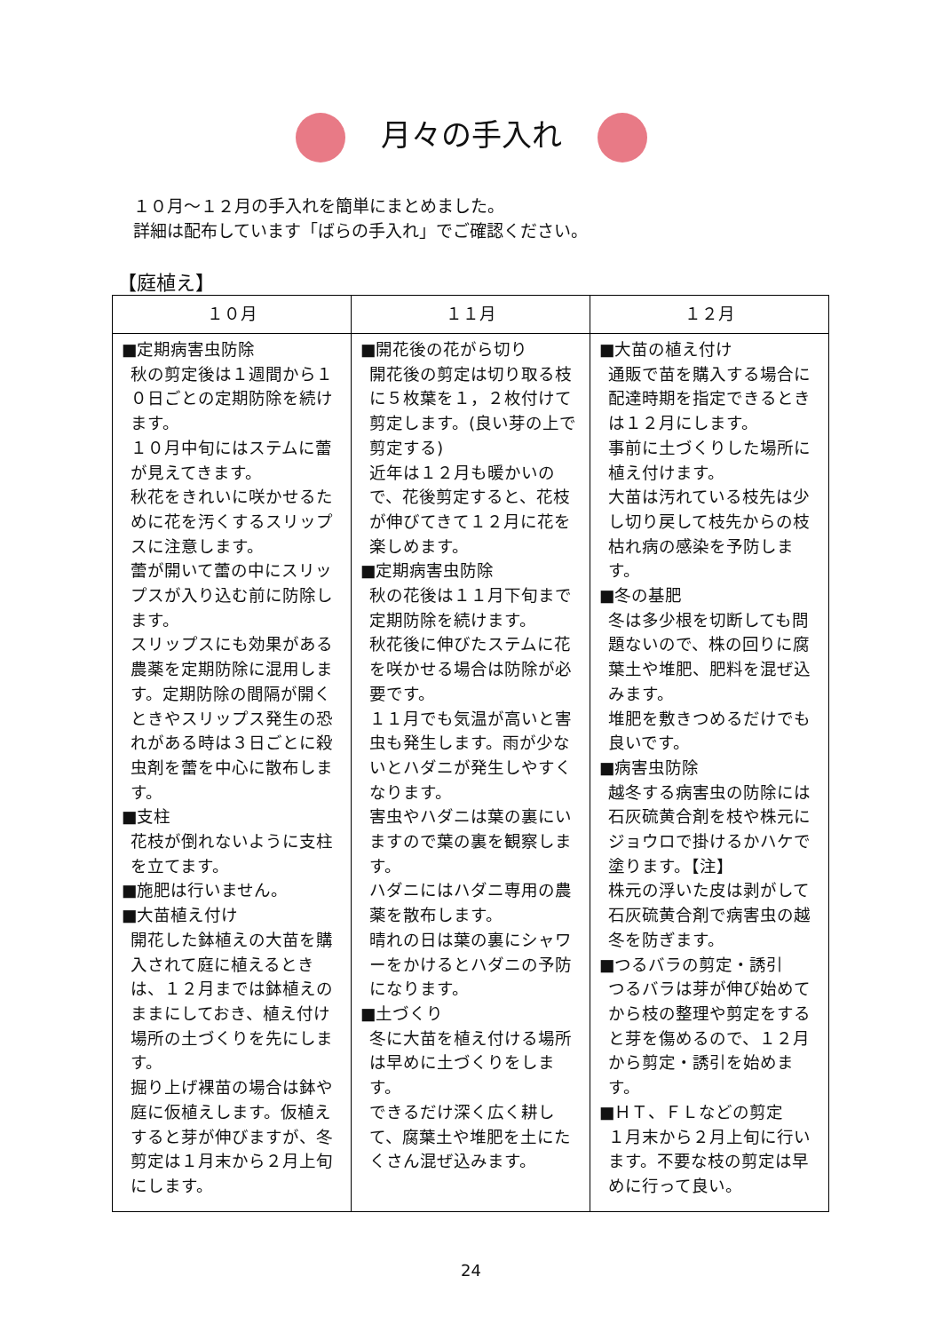月々の手入れ
１０月～１２月の手入れを簡単にまとめました。
詳細は配布しています「ばらの手入れ」でご確認ください。
【庭植え】
| １０月 | １１月 | １２月 |
| --- | --- | --- |
| ■定期病害虫防除 秋の剪定後は１週間から１０日ごとの定期防除を続けます。 １０月中旬にはステムに蕾が見えてきます。 秋花をきれいに咲かせるために花を汚くするスリップスに注意します。 蕾が開いて蕾の中にスリップスが入り込む前に防除します。 スリップスにも効果がある農薬を定期防除に混用します。定期防除の間隔が開くときやスリップス発生の恐れがある時は３日ごとに殺虫剤を蕾を中心に散布します。 ■支柱 花枝が倒れないように支柱を立てます。 ■施肥は行いません。 ■大苗植え付け 開花した鉢植えの大苗を購入されて庭に植えるときは、１２月までは鉢植えのままにしておき、植え付け場所の土づくりを先にします。 掘り上げ裸苗の場合は鉢や庭に仮植えします。仮植えすると芽が伸びますが、冬剪定は１月末から２月上旬にします。 | ■開花後の花がら切り 開花後の剪定は切り取る枝に５枚葉を１，２枚付けて剪定します。(良い芽の上で剪定する) 近年は１２月も暖かいので、花後剪定すると、花枝が伸びてきて１２月に花を楽しめます。 ■定期病害虫防除 秋の花後は１１月下旬まで定期防除を続けます。 秋花後に伸びたステムに花を咲かせる場合は防除が必要です。 １１月でも気温が高いと害虫も発生します。雨が少ないとハダニが発生しやすくなります。 害虫やハダニは葉の裏にいますので葉の裏を観察します。 ハダニにはハダニ専用の農薬を散布します。 晴れの日は葉の裏にシャワーをかけるとハダニの予防になります。 ■土づくり 冬に大苗を植え付ける場所は早めに土づくりをします。 できるだけ深く広く耕して、腐葉土や堆肥を土にたくさん混ぜ込みます。 | ■大苗の植え付け 通販で苗を購入する場合に配達時期を指定できるときは１２月にします。 事前に土づくりした場所に植え付けます。 大苗は汚れている枝先は少し切り戻して枝先からの枝枯れ病の感染を予防します。 ■冬の基肥 冬は多少根を切断しても問題ないので、株の回りに腐葉土や堆肥、肥料を混ぜ込みます。 堆肥を敷きつめるだけでも良いです。 ■病害虫防除 越冬する病害虫の防除には石灰硫黄合剤を枝や株元にジョウロで掛けるかハケで塗ります。【注】 株元の浮いた皮は剥がして石灰硫黄合剤で病害虫の越冬を防ぎます。 ■つるバラの剪定・誘引 つるバラは芽が伸び始めてから枝の整理や剪定をすると芽を傷めるので、１２月から剪定・誘引を始めます。 ■ＨＴ、ＦＬなどの剪定 １月末から２月上旬に行います。不要な枝の剪定は早めに行って良い。 |
24